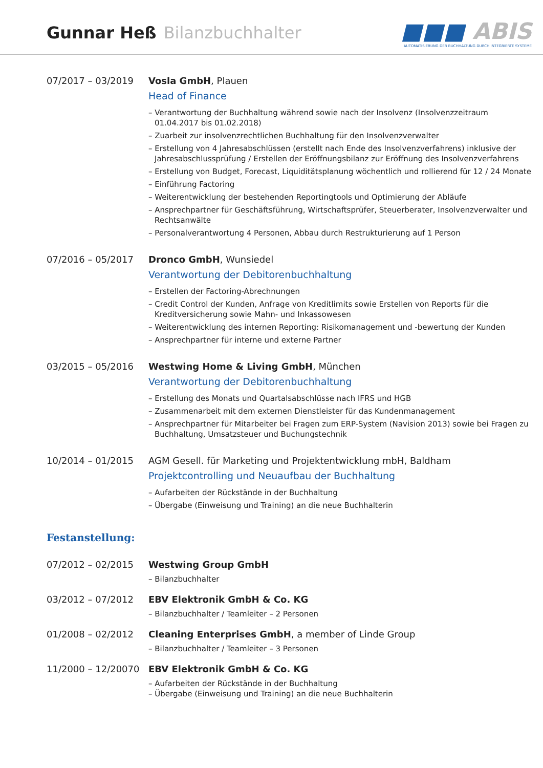Gunnar Heß Bilanzbuchhalter
■■■ ABIS
AUTOMATISIERUNG DER BUCHHALTUNG DURCH INTEGRIERTE SYSTEME
07/2017 – 03/2019 Vosla GmbH, Plauen
Head of Finance
– Verantwortung der Buchhaltung während sowie nach der Insolvenz (Insolvenzzeitraum 01.04.2017 bis 01.02.2018)
– Zuarbeit zur insolvenzrechtlichen Buchhaltung für den Insolvenzverwalter
– Erstellung von 4 Jahresabschlüssen (erstellt nach Ende des Insolvenzverfahrens) inklusive der Jahresabschlussprüfung / Erstellen der Eröffnungsbilanz zur Eröffnung des Insolvenzverfahrens
– Erstellung von Budget, Forecast, Liquiditätsplanung wöchentlich und rollierend für 12 / 24 Monate
– Einführung Factoring
– Weiterentwicklung der bestehenden Reportingtools und Optimierung der Abläufe
– Ansprechpartner für Geschäftsführung, Wirtschaftsprüfer, Steuerberater, Insolvenzverwalter und Rechtsanwälte
– Personalverantwortung 4 Personen, Abbau durch Restrukturierung auf 1 Person
07/2016 – 05/2017 Dronco GmbH, Wunsiedel
Verantwortung der Debitorenbuchhaltung
– Erstellen der Factoring-Abrechnungen
– Credit Control der Kunden, Anfrage von Kreditlimits sowie Erstellen von Reports für die Kreditversicherung sowie Mahn- und Inkassowesen
– Weiterentwicklung des internen Reporting: Risikomanagement und -bewertung der Kunden
– Ansprechpartner für interne und externe Partner
03/2015 – 05/2016 Westwing Home & Living GmbH, München
Verantwortung der Debitorenbuchhaltung
– Erstellung des Monats und Quartalsabschlüsse nach IFRS und HGB
– Zusammenarbeit mit dem externen Dienstleister für das Kundenmanagement
– Ansprechpartner für Mitarbeiter bei Fragen zum ERP-System (Navision 2013) sowie bei Fragen zu Buchhaltung, Umsatzsteuer und Buchungstechnik
10/2014 – 01/2015 AGM Gesell. für Marketing und Projektentwicklung mbH, Baldham
Projektcontrolling und Neuaufbau der Buchhaltung
– Aufarbeiten der Rückstände in der Buchhaltung
– Übergabe (Einweisung und Training) an die neue Buchhalterin
Festanstellung:
07/2012 – 02/2015 Westwing Group GmbH
– Bilanzbuchhalter
03/2012 – 07/2012 EBV Elektronik GmbH & Co. KG
– Bilanzbuchhalter / Teamleiter – 2 Personen
01/2008 – 02/2012 Cleaning Enterprises GmbH, a member of Linde Group
– Bilanzbuchhalter / Teamleiter – 3 Personen
11/2000 – 12/20070 EBV Elektronik GmbH & Co. KG
– Aufarbeiten der Rückstände in der Buchhaltung
– Übergabe (Einweisung und Training) an die neue Buchhalterin